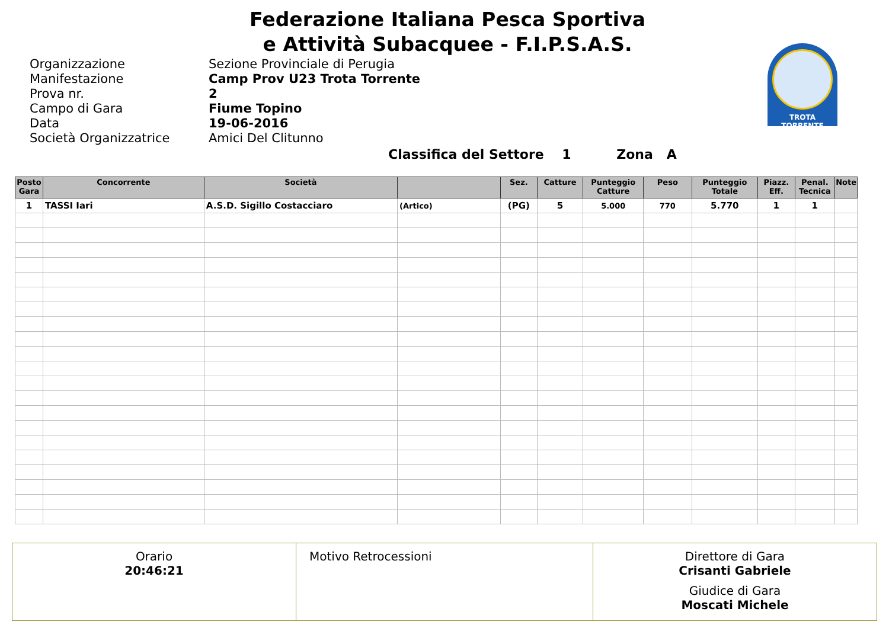Federazione Italiana Pesca Sportiva
e Attività Subacquee - F.I.P.S.A.S.
TROTA TORRENTE
Organizzazione Sezione Provinciale di Perugia Manifestazione Camp Prov U23 Trota Torrente Prova nr. 2 Campo di Gara Fiume Topino Data 19-06-2016 Società Organizzatrice Amici Del Clitunno
Classifica del Settore 1 Zona A
| Posto Gara | Concorrente | Società | | Sez. | Catture | Punteggio Catture | Peso | Punteggio Totale | Piazz. Eff. | Penal. Tecnica | Note |
| --- | --- | --- | --- | --- | --- | --- | --- | --- | --- | --- | --- |
| 1 | TASSI Iari | A.S.D. Sigillo Costacciaro | (Artico) | (PG) | 5 | 5.000 | 770 | 5.770 | 1 | 1 | |
Orario
20:46:21
Motivo Retrocessioni Direttore di Gara
Crisanti Gabriele
Giudice di Gara
Moscati Michele